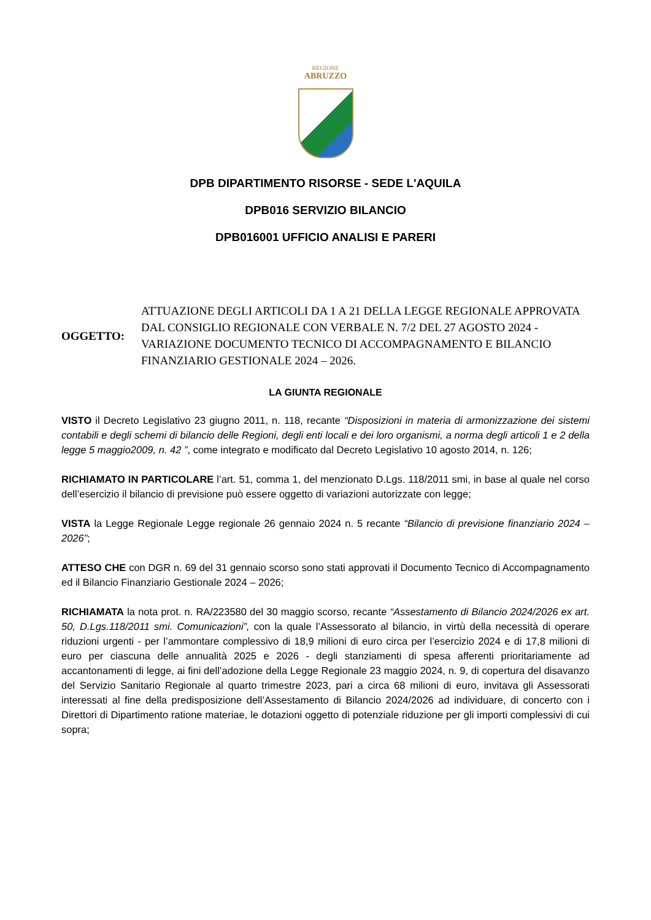REGIONE
ABRUZZO
DPB DIPARTIMENTO RISORSE - SEDE L'AQUILA
DPB016 SERVIZIO BILANCIO
DPB016001 UFFICIO ANALISI E PARERI
OGGETTO:
ATTUAZIONE DEGLI ARTICOLI DA 1 A 21 DELLA LEGGE REGIONALE APPROVATA DAL CONSIGLIO REGIONALE CON VERBALE N. 7/2 DEL 27 AGOSTO 2024 - VARIAZIONE DOCUMENTO TECNICO DI ACCOMPAGNAMENTO E BILANCIO FINANZIARIO GESTIONALE 2024 – 2026.
LA GIUNTA REGIONALE
VISTO il Decreto Legislativo 23 giugno 2011, n. 118, recante “Disposizioni in materia di armonizzazione dei sistemi contabili e degli schemi di bilancio delle Regioni, degli enti locali e dei loro organismi, a norma degli articoli 1 e 2 della legge 5 maggio2009, n. 42 ”, come integrato e modificato dal Decreto Legislativo 10 agosto 2014, n. 126;
RICHIAMATO IN PARTICOLARE l’art. 51, comma 1, del menzionato D.Lgs. 118/2011 smi, in base al quale nel corso dell’esercizio il bilancio di previsione può essere oggetto di variazioni autorizzate con legge;
VISTA la Legge Regionale Legge regionale 26 gennaio 2024 n. 5 recante “Bilancio di previsione finanziario 2024 – 2026”;
ATTESO CHE con DGR n. 69 del 31 gennaio scorso sono stati approvati il Documento Tecnico di Accompagnamento ed il Bilancio Finanziario Gestionale 2024 – 2026;
RICHIAMATA la nota prot. n. RA/223580 del 30 maggio scorso, recante “Assestamento di Bilancio 2024/2026 ex art. 50, D.Lgs.118/2011 smi. Comunicazioni”, con la quale l’Assessorato al bilancio, in virtù della necessità di operare riduzioni urgenti - per l’ammontare complessivo di 18,9 milioni di euro circa per l’esercizio 2024 e di 17,8 milioni di euro per ciascuna delle annualità 2025 e 2026 - degli stanziamenti di spesa afferenti prioritariamente ad accantonamenti di legge, ai fini dell’adozione della Legge Regionale 23 maggio 2024, n. 9, di copertura del disavanzo del Servizio Sanitario Regionale al quarto trimestre 2023, pari a circa 68 milioni di euro, invitava gli Assessorati interessati al fine della predisposizione dell’Assestamento di Bilancio 2024/2026 ad individuare, di concerto con i Direttori di Dipartimento ratione materiae, le dotazioni oggetto di potenziale riduzione per gli importi complessivi di cui sopra;